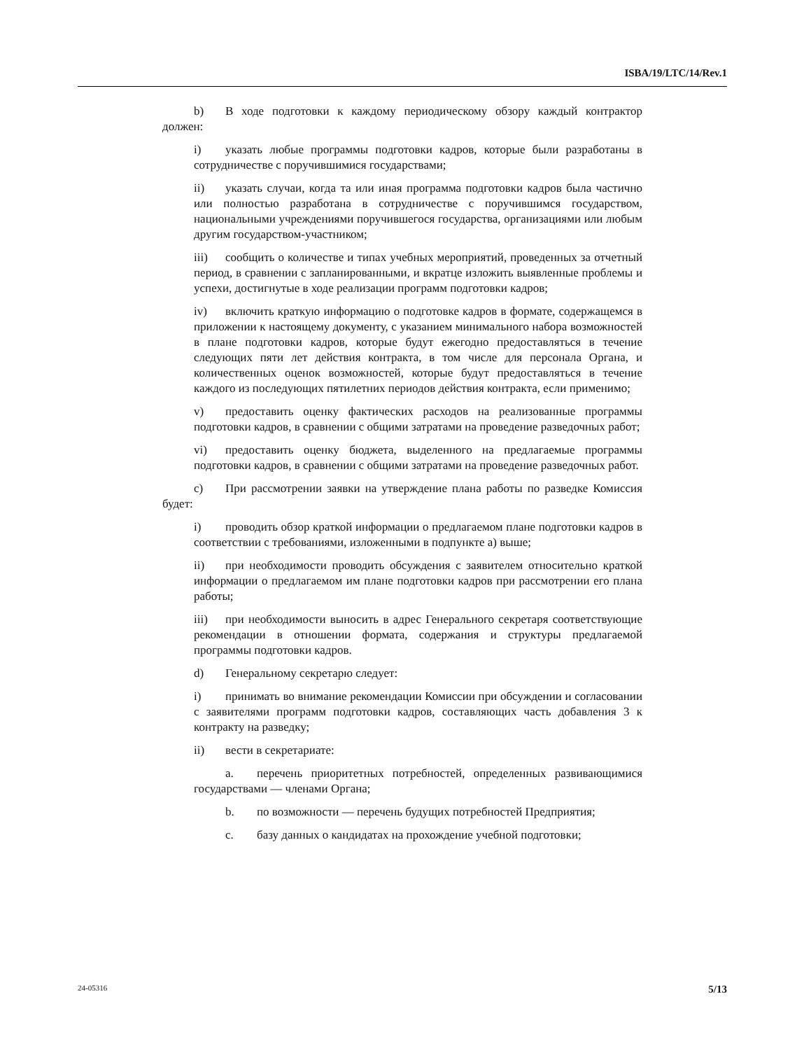ISBA/19/LTC/14/Rev.1
b) В ходе подготовки к каждому периодическому обзору каждый контрактор должен:
i) указать любые программы подготовки кадров, которые были разработаны в сотрудничестве с поручившимися государствами;
ii) указать случаи, когда та или иная программа подготовки кадров была частично или полностью разработана в сотрудничестве с поручившимся государством, национальными учреждениями поручившегося государства, организациями или любым другим государством-участником;
iii) сообщить о количестве и типах учебных мероприятий, проведенных за отчетный период, в сравнении с запланированными, и вкратце изложить выявленные проблемы и успехи, достигнутые в ходе реализации программ подготовки кадров;
iv) включить краткую информацию о подготовке кадров в формате, содержащемся в приложении к настоящему документу, с указанием минимального набора возможностей в плане подготовки кадров, которые будут ежегодно предоставляться в течение следующих пяти лет действия контракта, в том числе для персонала Органа, и количественных оценок возможностей, которые будут предоставляться в течение каждого из последующих пятилетних периодов действия контракта, если применимо;
v) предоставить оценку фактических расходов на реализованные программы подготовки кадров, в сравнении с общими затратами на проведение разведочных работ;
vi) предоставить оценку бюджета, выделенного на предлагаемые программы подготовки кадров, в сравнении с общими затратами на проведение разведочных работ.
c) При рассмотрении заявки на утверждение плана работы по разведке Комиссия будет:
i) проводить обзор краткой информации о предлагаемом плане подготовки кадров в соответствии с требованиями, изложенными в подпункте a) выше;
ii) при необходимости проводить обсуждения с заявителем относительно краткой информации о предлагаемом им плане подготовки кадров при рассмотрении его плана работы;
iii) при необходимости выносить в адрес Генерального секретаря соответствующие рекомендации в отношении формата, содержания и структуры предлагаемой программы подготовки кадров.
d) Генеральному секретарю следует:
i) принимать во внимание рекомендации Комиссии при обсуждении и согласовании с заявителями программ подготовки кадров, составляющих часть добавления 3 к контракту на разведку;
ii) вести в секретариате:
a. перечень приоритетных потребностей, определенных развивающимися государствами — членами Органа;
b. по возможности — перечень будущих потребностей Предприятия;
c. базу данных о кандидатах на прохождение учебной подготовки;
24-05316 5/13